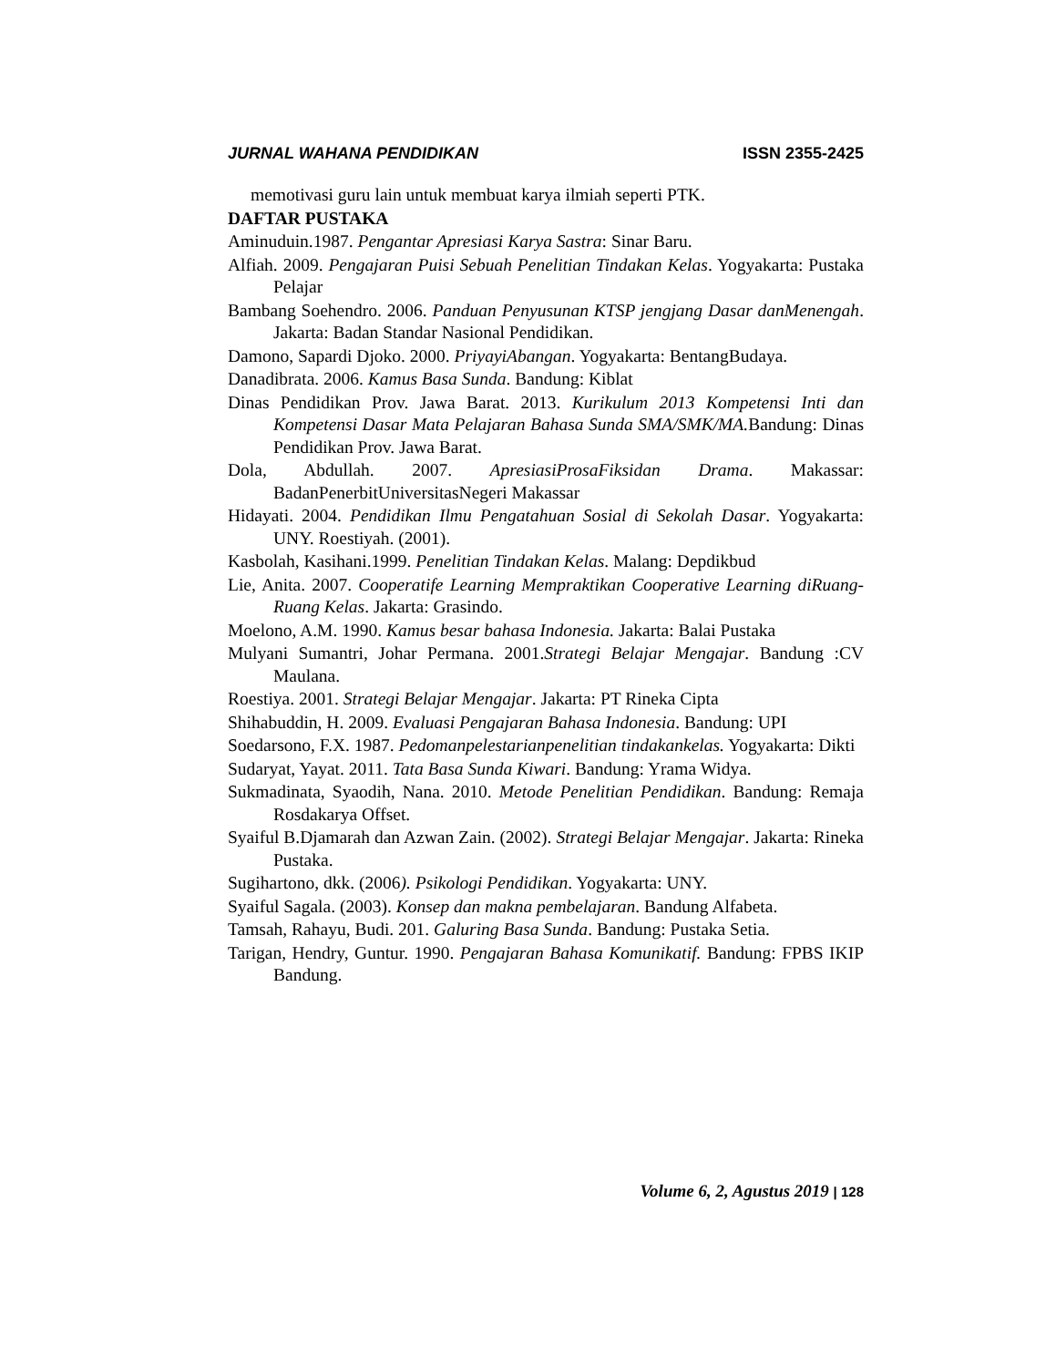JURNAL WAHANA PENDIDIKAN ISSN 2355-2425
memotivasi guru lain untuk membuat karya ilmiah seperti PTK.
DAFTAR PUSTAKA
Aminuduin.1987. Pengantar Apresiasi Karya Sastra: Sinar Baru.
Alfiah. 2009. Pengajaran Puisi Sebuah Penelitian Tindakan Kelas. Yogyakarta: Pustaka Pelajar
Bambang Soehendro. 2006. Panduan Penyusunan KTSP jengjang Dasar danMenengah. Jakarta: Badan Standar Nasional Pendidikan.
Damono, Sapardi Djoko. 2000. PriyayiAbangan. Yogyakarta: BentangBudaya.
Danadibrata. 2006. Kamus Basa Sunda. Bandung: Kiblat
Dinas Pendidikan Prov. Jawa Barat. 2013. Kurikulum 2013 Kompetensi Inti dan Kompetensi Dasar Mata Pelajaran Bahasa Sunda SMA/SMK/MA. Bandung: Dinas Pendidikan Prov. Jawa Barat.
Dola, Abdullah. 2007. ApresiasiProsaFiksidan Drama. Makassar: BadanPenerbitUniversitasNegeri Makassar
Hidayati. 2004. Pendidikan Ilmu Pengatahuan Sosial di Sekolah Dasar. Yogyakarta: UNY. Roestiyah. (2001).
Kasbolah, Kasihani.1999. Penelitian Tindakan Kelas. Malang: Depdikbud
Lie, Anita. 2007. Cooperatife Learning Mempraktikan Cooperative Learning diRuang-Ruang Kelas. Jakarta: Grasindo.
Moelono, A.M. 1990. Kamus besar bahasa Indonesia. Jakarta: Balai Pustaka
Mulyani Sumantri, Johar Permana. 2001.Strategi Belajar Mengajar. Bandung :CV Maulana.
Roestiya. 2001. Strategi Belajar Mengajar. Jakarta: PT Rineka Cipta
Shihabuddin, H. 2009. Evaluasi Pengajaran Bahasa Indonesia. Bandung: UPI
Soedarsono, F.X. 1987. Pedomanpelestarianpenelitian tindakankelas. Yogyakarta: Dikti
Sudaryat, Yayat. 2011. Tata Basa Sunda Kiwari. Bandung: Yrama Widya.
Sukmadinata, Syaodih, Nana. 2010. Metode Penelitian Pendidikan. Bandung: Remaja Rosdakarya Offset.
Syaiful B.Djamarah dan Azwan Zain. (2002). Strategi Belajar Mengajar. Jakarta: Rineka Pustaka.
Sugihartono, dkk. (2006). Psikologi Pendidikan. Yogyakarta: UNY.
Syaiful Sagala. (2003). Konsep dan makna pembelajaran. Bandung Alfabeta.
Tamsah, Rahayu, Budi. 201. Galuring Basa Sunda. Bandung: Pustaka Setia.
Tarigan, Hendry, Guntur. 1990. Pengajaran Bahasa Komunikatif. Bandung: FPBS IKIP Bandung.
Volume 6, 2, Agustus 2019 | 128